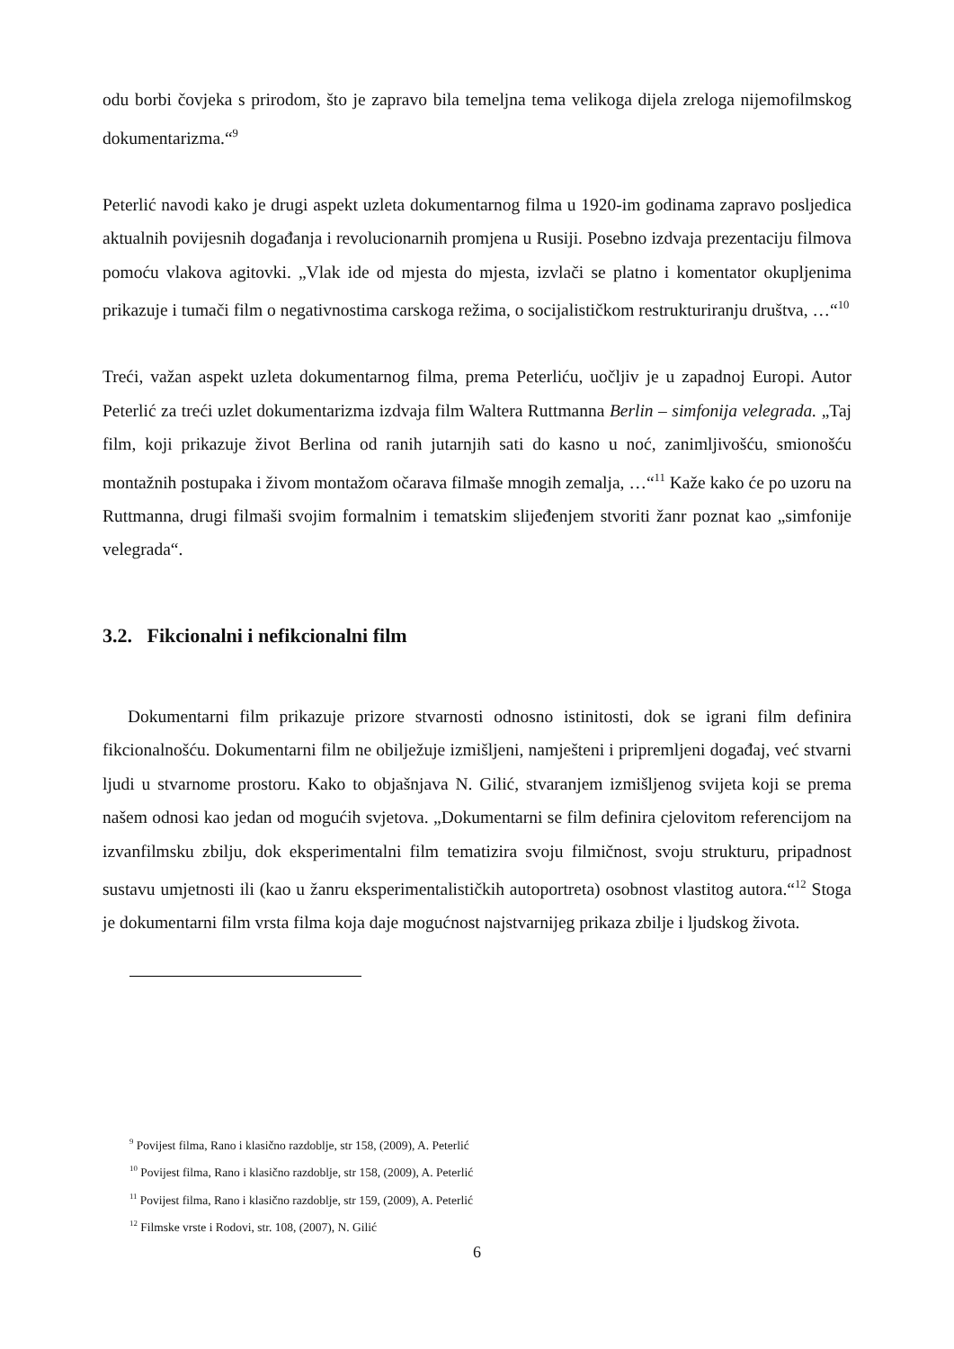odu borbi čovjeka s prirodom, što je zapravo bila temeljna tema velikoga dijela zreloga nijemofilmskog dokumentarizma.“<sup>9</sup>
Peterlić navodi kako je drugi aspekt uzleta dokumentarnog filma u 1920-im godinama zapravo posljedica aktualnih povijesnih događanja i revolucionarnih promjena u Rusiji. Posebno izdvaja prezentaciju filmova pomoću vlakova agitovki. „Vlak ide od mjesta do mjesta, izvlači se platno i komentator okupljenima prikazuje i tumači film o negativnostima carskoga režima, o socijalističkom restrukturiranju društva, …“<sup>10</sup>
Treći, važan aspekt uzleta dokumentarnog filma, prema Peterliću, uočljiv je u zapadnoj Europi. Autor Peterlić za treći uzlet dokumentarizma izdvaja film Waltera Ruttmanna Berlin – simfonija velegrada. „Taj film, koji prikazuje život Berlina od ranih jutarnjih sati do kasno u noć, zanimljivošću, smionošću montažnih postupaka i živom montažom očarava filmaše mnogih zemalja, …“<sup>11</sup> Kaže kako će po uzoru na Ruttmanna, drugi filmaši svojim formalnim i tematskim slijeđenjem stvoriti žanr poznat kao „simfonije velegrada“.
3.2. Fikcionalni i nefikcionalni film
Dokumentarni film prikazuje prizore stvarnosti odnosno istinitosti, dok se igrani film definira fikcionalnošću. Dokumentarni film ne obilježuje izmišljeni, namješteni i pripremljeni događaj, već stvarni ljudi u stvarnome prostoru. Kako to objašnjava N. Gilić, stvaranjem izmišljenog svijeta koji se prema našem odnosi kao jedan od mogućih svjetova. „Dokumentarni se film definira cjelovitom referencijom na izvanfilmsku zbilju, dok eksperimentalni film tematizira svoju filmičnost, svoju strukturu, pripadnost sustavu umjetnosti ili (kao u žanru eksperimentalističkih autoportreta) osobnost vlastitog autora.“<sup>12</sup> Stoga je dokumentarni film vrsta filma koja daje mogućnost najstvarnijeg prikaza zbilje i ljudskog života.
<sup>9</sup> Povijest filma, Rano i klasično razdoblje, str 158, (2009), A. Peterlić
<sup>10</sup> Povijest filma, Rano i klasično razdoblje, str 158, (2009), A. Peterlić
<sup>11</sup> Povijest filma, Rano i klasično razdoblje, str 159, (2009), A. Peterlić
<sup>12</sup> Filmske vrste i Rodovi, str. 108, (2007), N. Gilić
6